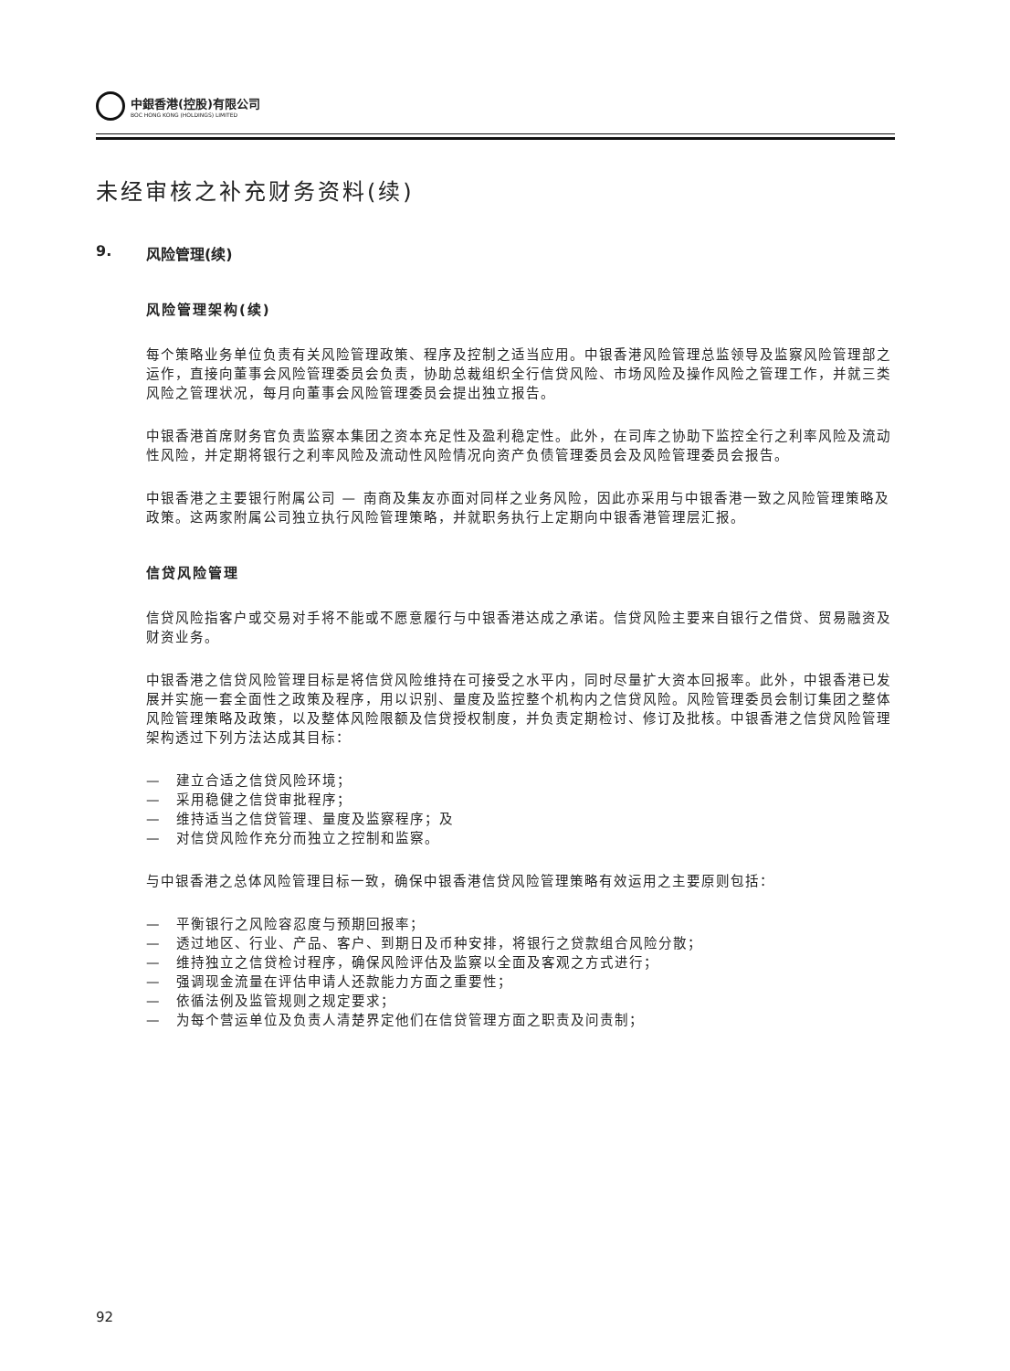中銀香港(控股)有限公司
BOC HONG KONG (HOLDINGS) LIMITED
未经审核之补充财务资料(续)
9. 风险管理(续)
风险管理架构(续)
每个策略业务单位负责有关风险管理政策、程序及控制之适当应用。中银香港风险管理总监领导及监察风险管理部之运作，直接向董事会风险管理委员会负责，协助总裁组织全行信贷风险、市场风险及操作风险之管理工作，并就三类风险之管理状况，每月向董事会风险管理委员会提出独立报告。
中银香港首席财务官负责监察本集团之资本充足性及盈利稳定性。此外，在司库之协助下监控全行之利率风险及流动性风险，并定期将银行之利率风险及流动性风险情况向资产负债管理委员会及风险管理委员会报告。
中银香港之主要银行附属公司 — 南商及集友亦面对同样之业务风险，因此亦采用与中银香港一致之风险管理策略及政策。这两家附属公司独立执行风险管理策略，并就职务执行上定期向中银香港管理层汇报。
信贷风险管理
信贷风险指客户或交易对手将不能或不愿意履行与中银香港达成之承诺。信贷风险主要来自银行之借贷、贸易融资及财资业务。
中银香港之信贷风险管理目标是将信贷风险维持在可接受之水平内，同时尽量扩大资本回报率。此外，中银香港已发展并实施一套全面性之政策及程序，用以识别、量度及监控整个机构内之信贷风险。风险管理委员会制订集团之整体风险管理策略及政策，以及整体风险限额及信贷授权制度，并负责定期检讨、修订及批核。中银香港之信贷风险管理架构透过下列方法达成其目标：
—　建立合适之信贷风险环境；
—　采用稳健之信贷审批程序；
—　维持适当之信贷管理、量度及监察程序；及
—　对信贷风险作充分而独立之控制和监察。
与中银香港之总体风险管理目标一致，确保中银香港信贷风险管理策略有效运用之主要原则包括：
—　平衡银行之风险容忍度与预期回报率；
—　透过地区、行业、产品、客户、到期日及币种安排，将银行之贷款组合风险分散；
—　维持独立之信贷检讨程序，确保风险评估及监察以全面及客观之方式进行；
—　强调现金流量在评估申请人还款能力方面之重要性；
—　依循法例及监管规则之规定要求；
—　为每个营运单位及负责人清楚界定他们在信贷管理方面之职责及问责制；
92